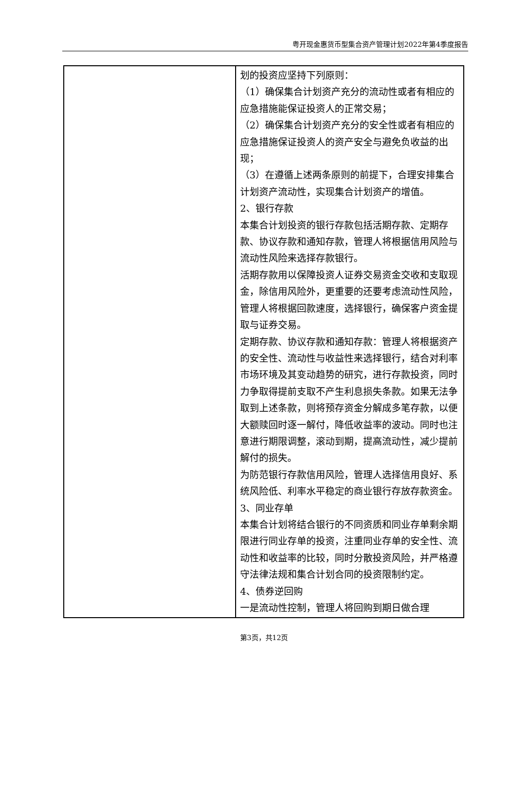粤开现金惠货币型集合资产管理计划2022年第4季度报告
| | 划的投资应坚持下列原则： （1）确保集合计划资产充分的流动性或者有相应的应急措施能保证投资人的正常交易； （2）确保集合计划资产充分的安全性或者有相应的应急措施保证投资人的资产安全与避免负收益的出现； （3）在遵循上述两条原则的前提下，合理安排集合计划资产流动性，实现集合计划资产的增值。 2、银行存款 本集合计划投资的银行存款包括活期存款、定期存款、协议存款和通知存款，管理人将根据信用风险与流动性风险来选择存款银行。 活期存款用以保障投资人证券交易资金交收和支取现金，除信用风险外，更重要的还要考虑流动性风险，管理人将根据回款速度，选择银行，确保客户资金提取与证券交易。 定期存款、协议存款和通知存款：管理人将根据资产的安全性、流动性与收益性来选择银行，结合对利率市场环境及其变动趋势的研究，进行存款投资，同时力争取得提前支取不产生利息损失条款。如果无法争取到上述条款，则将预存资金分解成多笔存款，以便大额赎回时逐一解付，降低收益率的波动。同时也注意进行期限调整，滚动到期，提高流动性，减少提前解付的损失。 为防范银行存款信用风险，管理人选择信用良好、系统风险低、利率水平稳定的商业银行存放存款资金。 3、同业存单 本集合计划将结合银行的不同资质和同业存单剩余期限进行同业存单的投资，注重同业存单的安全性、流动性和收益率的比较，同时分散投资风险，并严格遵守法律法规和集合计划合同的投资限制约定。 4、债券逆回购 一是流动性控制，管理人将回购到期日做合理 |
第3页，共12页